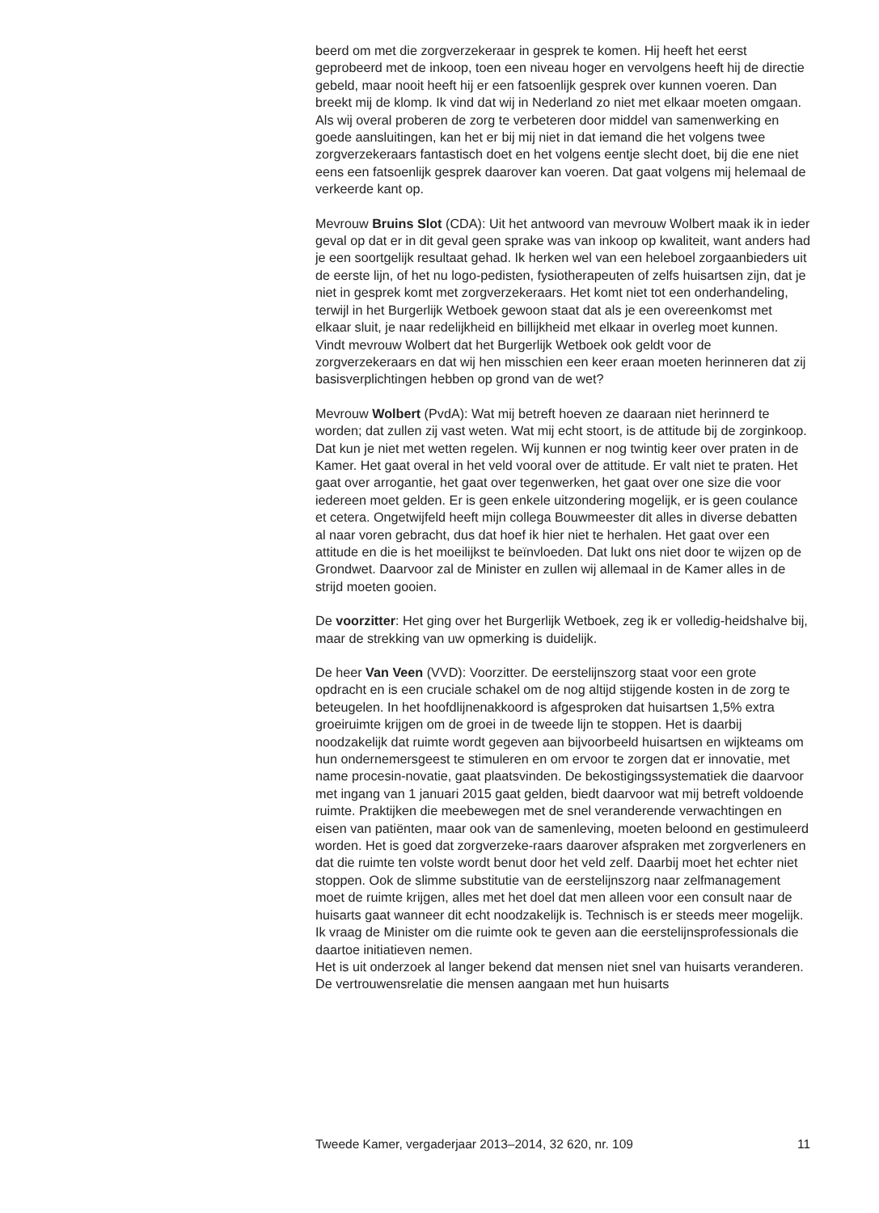beerd om met die zorgverzekeraar in gesprek te komen. Hij heeft het eerst geprobeerd met de inkoop, toen een niveau hoger en vervolgens heeft hij de directie gebeld, maar nooit heeft hij er een fatsoenlijk gesprek over kunnen voeren. Dan breekt mij de klomp. Ik vind dat wij in Nederland zo niet met elkaar moeten omgaan. Als wij overal proberen de zorg te verbeteren door middel van samenwerking en goede aansluitingen, kan het er bij mij niet in dat iemand die het volgens twee zorgverzekeraars fantastisch doet en het volgens eentje slecht doet, bij die ene niet eens een fatsoenlijk gesprek daarover kan voeren. Dat gaat volgens mij helemaal de verkeerde kant op.
Mevrouw Bruins Slot (CDA): Uit het antwoord van mevrouw Wolbert maak ik in ieder geval op dat er in dit geval geen sprake was van inkoop op kwaliteit, want anders had je een soortgelijk resultaat gehad. Ik herken wel van een heleboel zorgaanbieders uit de eerste lijn, of het nu logo-pedisten, fysiotherapeuten of zelfs huisartsen zijn, dat je niet in gesprek komt met zorgverzekeraars. Het komt niet tot een onderhandeling, terwijl in het Burgerlijk Wetboek gewoon staat dat als je een overeenkomst met elkaar sluit, je naar redelijkheid en billijkheid met elkaar in overleg moet kunnen. Vindt mevrouw Wolbert dat het Burgerlijk Wetboek ook geldt voor de zorgverzekeraars en dat wij hen misschien een keer eraan moeten herinneren dat zij basisverplichtingen hebben op grond van de wet?
Mevrouw Wolbert (PvdA): Wat mij betreft hoeven ze daaraan niet herinnerd te worden; dat zullen zij vast weten. Wat mij echt stoort, is de attitude bij de zorginkoop. Dat kun je niet met wetten regelen. Wij kunnen er nog twintig keer over praten in de Kamer. Het gaat overal in het veld vooral over de attitude. Er valt niet te praten. Het gaat over arrogantie, het gaat over tegenwerken, het gaat over one size die voor iedereen moet gelden. Er is geen enkele uitzondering mogelijk, er is geen coulance et cetera. Ongetwijfeld heeft mijn collega Bouwmeester dit alles in diverse debatten al naar voren gebracht, dus dat hoef ik hier niet te herhalen. Het gaat over een attitude en die is het moeilijkst te beïnvloeden. Dat lukt ons niet door te wijzen op de Grondwet. Daarvoor zal de Minister en zullen wij allemaal in de Kamer alles in de strijd moeten gooien.
De voorzitter: Het ging over het Burgerlijk Wetboek, zeg ik er volledig-heidshalve bij, maar de strekking van uw opmerking is duidelijk.
De heer Van Veen (VVD): Voorzitter. De eerstelijnszorg staat voor een grote opdracht en is een cruciale schakel om de nog altijd stijgende kosten in de zorg te beteugelen. In het hoofdlijnenakkoord is afgesproken dat huisartsen 1,5% extra groeiruimte krijgen om de groei in de tweede lijn te stoppen. Het is daarbij noodzakelijk dat ruimte wordt gegeven aan bijvoorbeeld huisartsen en wijkteams om hun ondernemersgeest te stimuleren en om ervoor te zorgen dat er innovatie, met name procesin-novatie, gaat plaatsvinden. De bekostigingssystematiek die daarvoor met ingang van 1 januari 2015 gaat gelden, biedt daarvoor wat mij betreft voldoende ruimte. Praktijken die meebewegen met de snel veranderende verwachtingen en eisen van patiënten, maar ook van de samenleving, moeten beloond en gestimuleerd worden. Het is goed dat zorgverzeke-raars daarover afspraken met zorgverleners en dat die ruimte ten volste wordt benut door het veld zelf. Daarbij moet het echter niet stoppen. Ook de slimme substitutie van de eerstelijnszorg naar zelfmanagement moet de ruimte krijgen, alles met het doel dat men alleen voor een consult naar de huisarts gaat wanneer dit echt noodzakelijk is. Technisch is er steeds meer mogelijk. Ik vraag de Minister om die ruimte ook te geven aan die eerstelijnsprofessionals die daartoe initiatieven nemen.
Het is uit onderzoek al langer bekend dat mensen niet snel van huisarts veranderen. De vertrouwensrelatie die mensen aangaan met hun huisarts
Tweede Kamer, vergaderjaar 2013–2014, 32 620, nr. 109 11